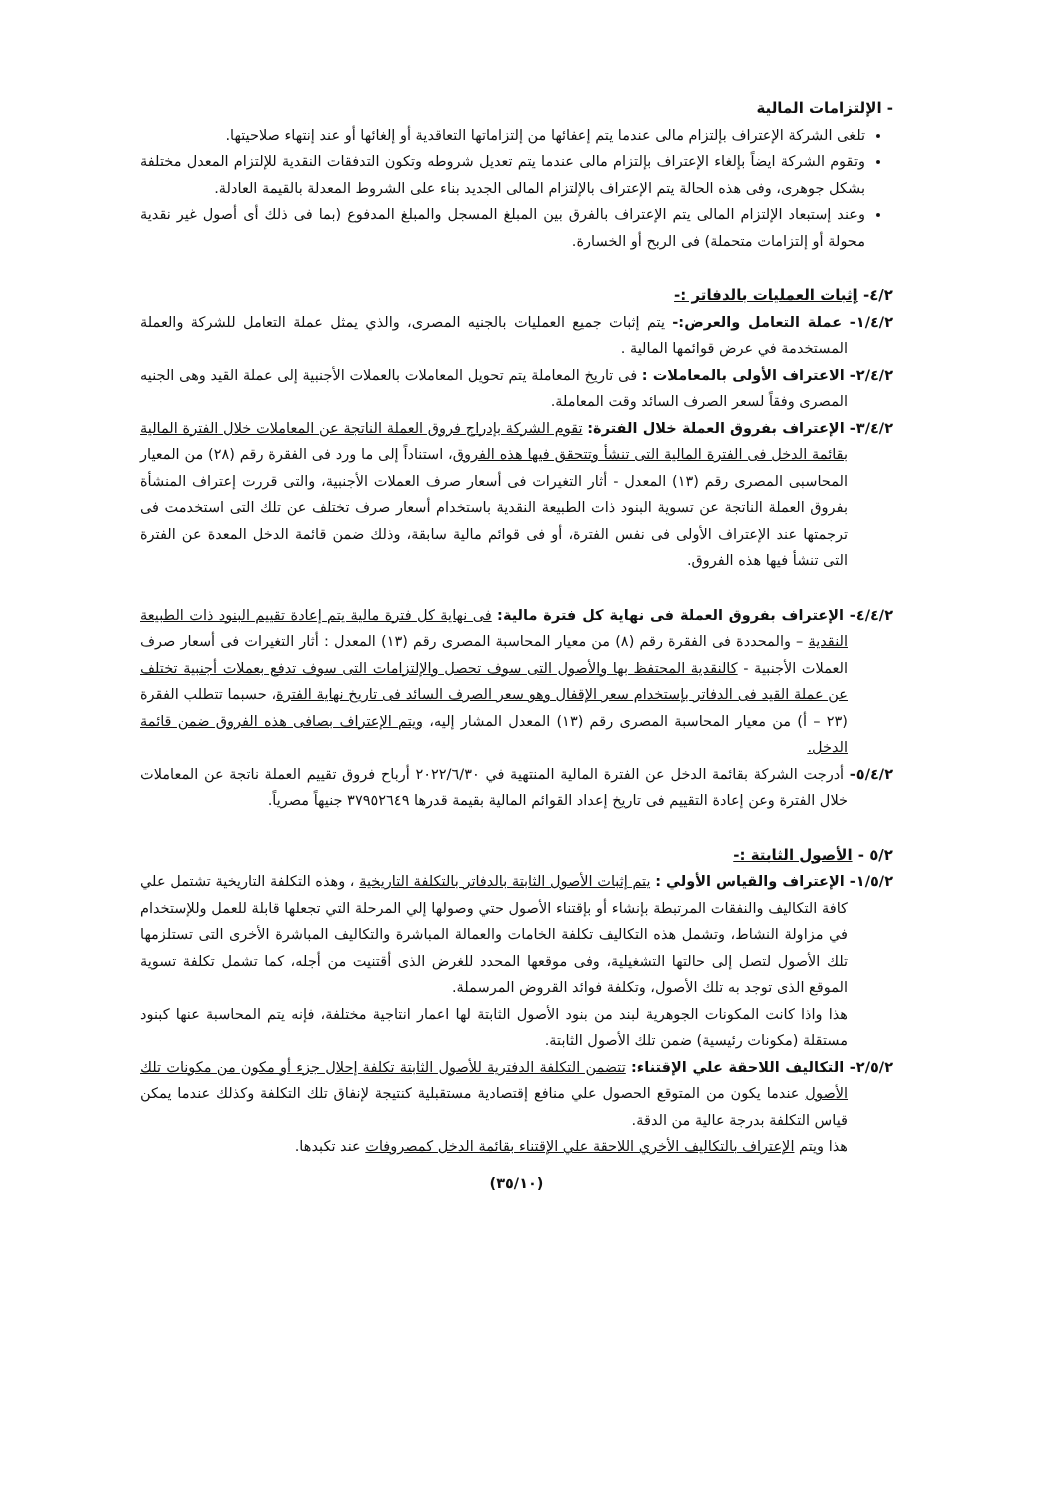- الإلتزامات المالية
تلغى الشركة الإعتراف بإلتزام مالى عندما يتم إعفائها من إلتزاماتها التعاقدية أو إلغائها أو عند إنتهاء صلاحيتها.
وتقوم الشركة ايضاً بإلغاء الإعتراف بإلتزام مالى عندما يتم تعديل شروطه وتكون التدفقات النقدية للإلتزام المعدل مختلفة بشكل جوهرى، وفى هذه الحالة يتم الإعتراف بالإلتزام المالى الجديد بناء على الشروط المعدلة بالقيمة العادلة.
وعند إستبعاد الإلتزام المالى يتم الإعتراف بالفرق بين المبلغ المسجل والمبلغ المدفوع (بما فى ذلك أى أصول غير نقدية محولة أو إلتزامات متحملة) فى الربح أو الخسارة.
٤/٢- إثبات العمليات بالدفاتر :-
١/٤/٢- عملة التعامل والعرض:- يتم إثبات جميع العمليات بالجنيه المصرى، والذي يمثل عملة التعامل للشركة والعملة المستخدمة في عرض قوائمها المالية .
٢/٤/٢- الاعتراف الأولى بالمعاملات : فى تاريخ المعاملة يتم تحويل المعاملات بالعملات الأجنبية إلى عملة القيد وهى الجنيه المصرى وفقاً لسعر الصرف السائد وقت المعاملة.
٣/٤/٢- الإعتراف بفروق العملة خلال الفترة: تقوم الشركة بإدراج فروق العملة الناتجة عن المعاملات خلال الفترة المالية بقائمة الدخل فى الفترة المالية التى تنشأ وتتحقق فيها هذه الفروق، استناداً إلى ما ورد فى الفقرة رقم (٢٨) من المعيار المحاسبى المصرى رقم (١٣) المعدل - أثار التغيرات فى أسعار صرف العملات الأجنبية، والتى قررت إعتراف المنشأة بفروق العملة الناتجة عن تسوية البنود ذات الطبيعة النقدية باستخدام أسعار صرف تختلف عن تلك التى استخدمت فى ترجمتها عند الإعتراف الأولى فى نفس الفترة، أو فى قوائم مالية سابقة، وذلك ضمن قائمة الدخل المعدة عن الفترة التى تنشأ فيها هذه الفروق.
٤/٤/٢- الإعتراف بفروق العملة فى نهاية كل فترة مالية: فى نهاية كل فترة مالية يتم إعادة تقييم البنود ذات الطبيعة النقدية – والمحددة فى الفقرة رقم (٨) من معيار المحاسبة المصرى رقم (١٣) المعدل : أثار التغيرات فى أسعار صرف العملات الأجنبية - كالنقدية المحتفظ بها والأصول التى سوف تحصل والإلتزامات التى سوف تدفع بعملات أجنبية تختلف عن عملة القيد فى الدفاتر بإستخدام سعر الإقفال وهو سعر الصرف السائد فى تاريخ نهاية الفترة، حسبما تتطلب الفقرة (٢٣ – أ) من معيار المحاسبة المصرى رقم (١٣) المعدل المشار إليه، ويتم الإعتراف بصافى هذه الفروق ضمن قائمة الدخل.
٥/٤/٢- أدرجت الشركة بقائمة الدخل عن الفترة المالية المنتهية في ٢٠٢٢/٦/٣٠ أرباح فروق تقييم العملة ناتجة عن المعاملات خلال الفترة وعن إعادة التقييم فى تاريخ إعداد القوائم المالية بقيمة قدرها ٣٧٩٥٢٦٤٩ جنيهاً مصرياً.
٥/٢ - الأصول الثابتة :-
١/٥/٢- الإعتراف والقياس الأولي : يتم إثبات الأصول الثابتة بالدفاتر بالتكلفة التاريخية ، وهذه التكلفة التاريخية تشتمل علي كافة التكاليف والنفقات المرتبطة بإنشاء أو بإقتناء الأصول حتي وصولها إلي المرحلة التي تجعلها قابلة للعمل وللإستخدام في مزاولة النشاط، وتشمل هذه التكاليف تكلفة الخامات والعمالة المباشرة والتكاليف المباشرة الأخرى التى تستلزمها تلك الأصول لتصل إلى حالتها التشغيلية، وفى موقعها المحدد للغرض الذى أقتنيت من أجله، كما تشمل تكلفة تسوية الموقع الذى توجد به تلك الأصول، وتكلفة فوائد القروض المرسملة.
هذا واذا كانت المكونات الجوهرية لبند من بنود الأصول الثابتة لها اعمار انتاجية مختلفة، فإنه يتم المحاسبة عنها كبنود مستقلة (مكونات رئيسية) ضمن تلك الأصول الثابتة.
٢/٥/٢- التكاليف اللاحقة علي الإقتناء: تتضمن التكلفة الدفترية للأصول الثابتة تكلفة إحلال جزء أو مكون من مكونات تلك الأصول عندما يكون من المتوقع الحصول علي منافع إقتصادية مستقبلية كنتيجة لإنفاق تلك التكلفة وكذلك عندما يمكن قياس التكلفة بدرجة عالية من الدقة.
هذا ويتم الإعتراف بالتكاليف الأخري اللاحقة علي الإقتناء بقائمة الدخل كمصروفات عند تكبدها.
(٣٥/١٠)